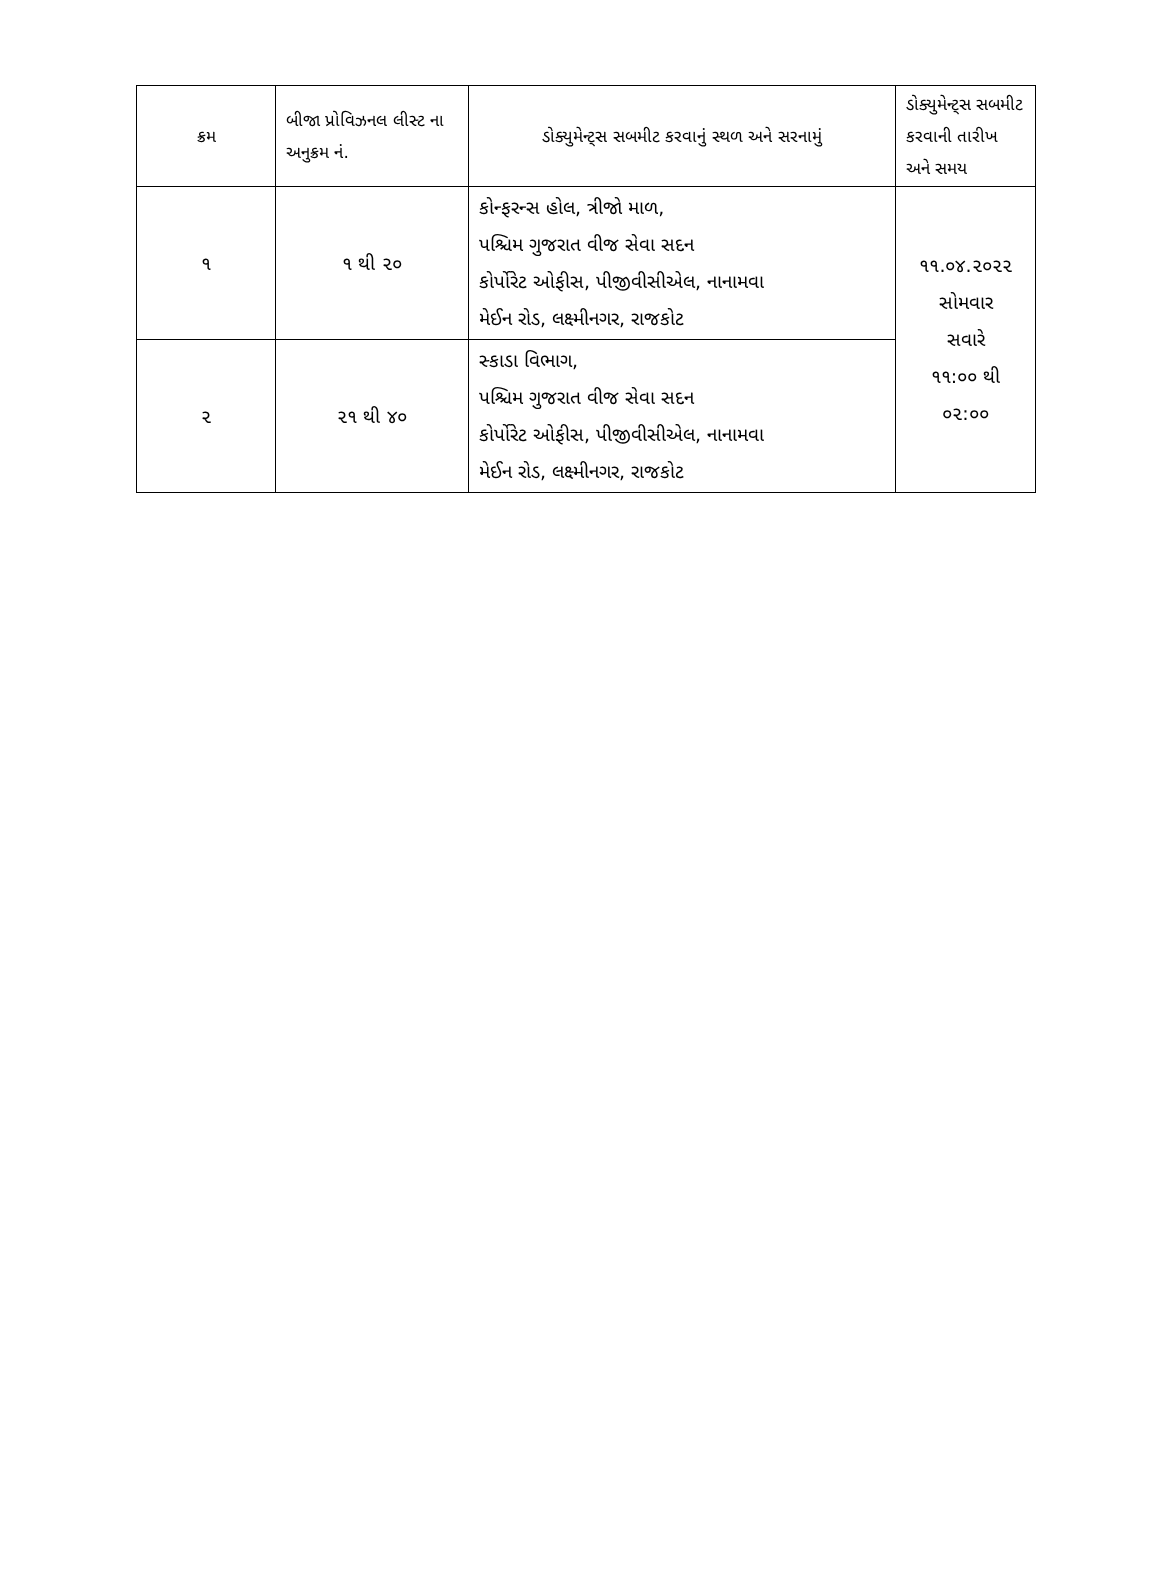| ક્રમ | બીજા પ્રોવિઝનલ લીસ્ટ ના અનુક્રમ નં. | ડોક્યુમેન્ટ્સ સબમીટ કરવાનું સ્થળ અને સરનામું | ડોક્યુમેન્ટ્સ સબમીટ કરવાની તારીખ અને સમય |
| --- | --- | --- | --- |
| ૧ | ૧ થી ૨૦ | કોન્ફરન્સ હોલ, ત્રીજો માળ, પશ્ચિમ ગુજરાત વીજ સેવા સદન કોર્પોરેટ ઓફીસ, પીજીવીસીએલ, નાનામવા મેઈન રોડ, લક્ષ્મીનગર, રાજકોટ | ૧૧.૦૪.૨૦૨૨ સોમવાર સવારે ૧૧:૦૦ થી ૦૨:૦૦ |
| ૨ | ૨૧ થી ૪૦ | સ્કાડા વિભાગ, પશ્ચિમ ગુજરાત વીજ સેવા સદન કોર્પોરેટ ઓફીસ, પીજીવીસીએલ, નાનામવા મેઈન રોડ, લક્ષ્મીનગર, રાજકોટ | |